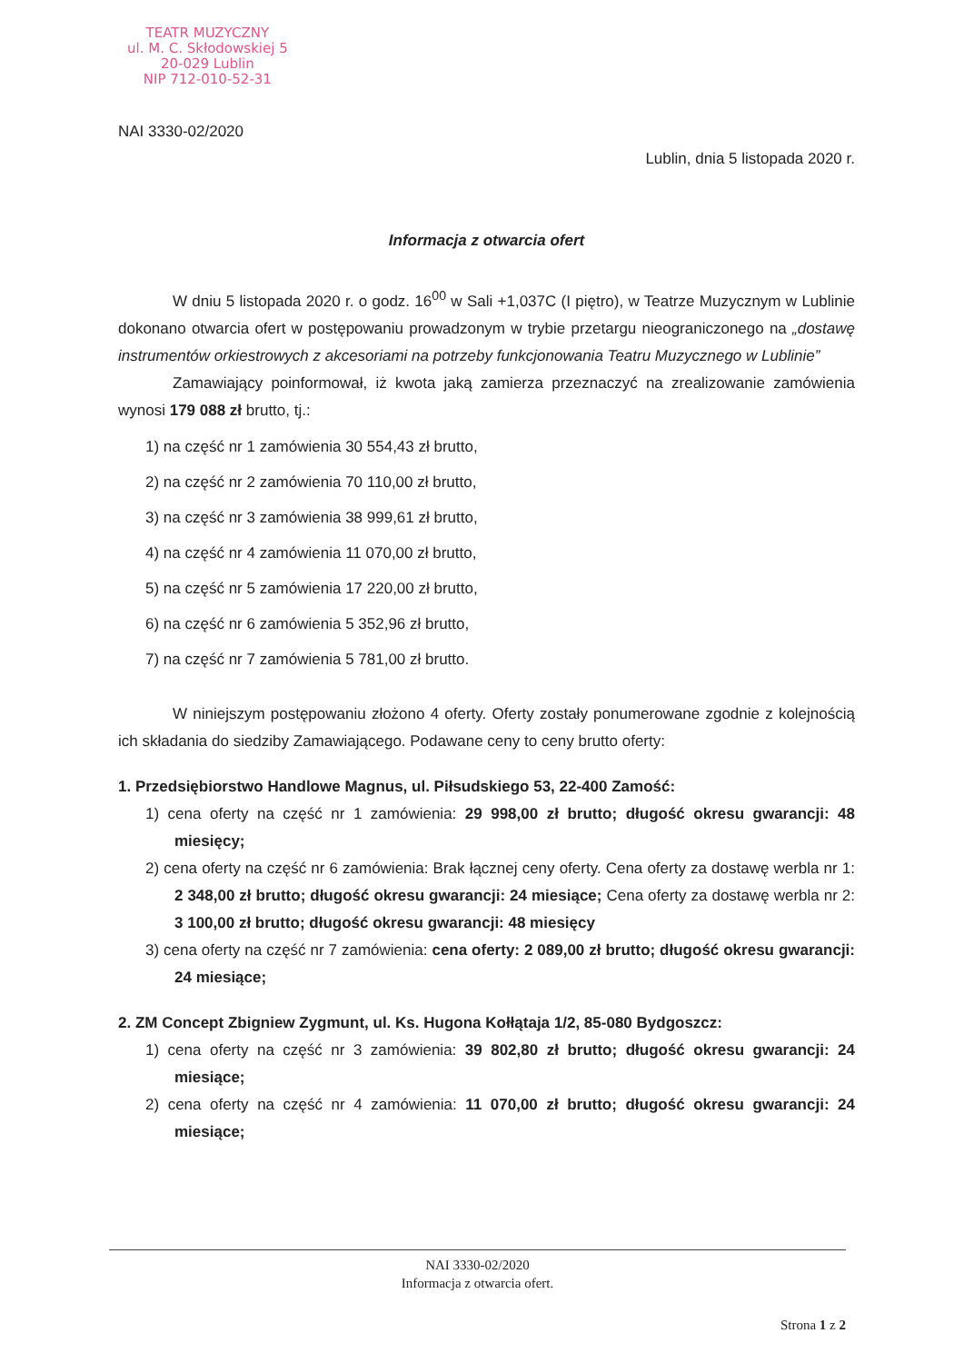TEATR MUZYCZNY
ul. M. C. Skłodowskiej 5
20-029 Lublin
NIP 712-010-52-31
NAI 3330-02/2020
Lublin, dnia 5 listopada 2020 r.
Informacja z otwarcia ofert
W dniu 5 listopada 2020 r. o godz. 16<sup>00</sup> w Sali +1,037C (I piętro), w Teatrze Muzycznym w Lublinie dokonano otwarcia ofert w postępowaniu prowadzonym w trybie przetargu nieograniczonego na „dostawę instrumentów orkiestrowych z akcesoriami na potrzeby funkcjonowania Teatru Muzycznego w Lublinie”
Zamawiający poinformował, iż kwota jaką zamierza przeznaczyć na zrealizowanie zamówienia wynosi 179 088 zł brutto, tj.:
1) na część nr 1 zamówienia 30 554,43 zł brutto,
2) na część nr 2 zamówienia 70 110,00 zł brutto,
3) na część nr 3 zamówienia 38 999,61 zł brutto,
4) na część nr 4 zamówienia 11 070,00 zł brutto,
5) na część nr 5 zamówienia 17 220,00 zł brutto,
6) na część nr 6 zamówienia 5 352,96 zł brutto,
7) na część nr 7 zamówienia 5 781,00 zł brutto.
W niniejszym postępowaniu złożono 4 oferty. Oferty zostały ponumerowane zgodnie z kolejnością ich składania do siedziby Zamawiającego. Podawane ceny to ceny brutto oferty:
1. Przedsiębiorstwo Handlowe Magnus, ul. Piłsudskiego 53, 22-400 Zamość:
1) cena oferty na część nr 1 zamówienia: 29 998,00 zł brutto; długość okresu gwarancji: 48 miesięcy;
2) cena oferty na część nr 6 zamówienia: Brak łącznej ceny oferty. Cena oferty za dostawę werbla nr 1: 2 348,00 zł brutto; długość okresu gwarancji: 24 miesiące; Cena oferty za dostawę werbla nr 2: 3 100,00 zł brutto; długość okresu gwarancji: 48 miesięcy
3) cena oferty na część nr 7 zamówienia: cena oferty: 2 089,00 zł brutto; długość okresu gwarancji: 24 miesiące;
2. ZM Concept Zbigniew Zygmunt, ul. Ks. Hugona Kołłątaja 1/2, 85-080 Bydgoszcz:
1) cena oferty na część nr 3 zamówienia: 39 802,80 zł brutto; długość okresu gwarancji: 24 miesiące;
2) cena oferty na część nr 4 zamówienia: 11 070,00 zł brutto; długość okresu gwarancji: 24 miesiące;
NAI 3330-02/2020
Informacja z otwarcia ofert.
Strona 1 z 2